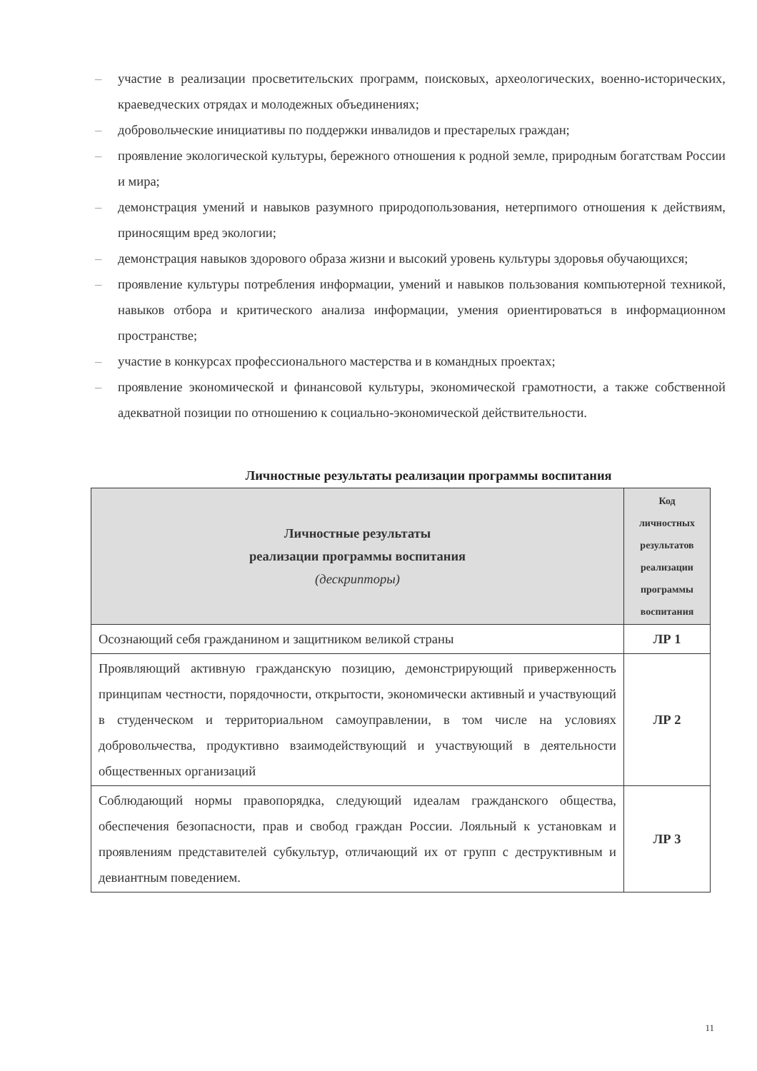– участие в реализации просветительских программ, поисковых, археологических, военно-исторических, краеведческих отрядах и молодежных объединениях;
– добровольческие инициативы по поддержки инвалидов и престарелых граждан;
– проявление экологической культуры, бережного отношения к родной земле, природным богатствам России и мира;
– демонстрация умений и навыков разумного природопользования, нетерпимого отношения к действиям, приносящим вред экологии;
– демонстрация навыков здорового образа жизни и высокий уровень культуры здоровья обучающихся;
– проявление культуры потребления информации, умений и навыков пользования компьютерной техникой, навыков отбора и критического анализа информации, умения ориентироваться в информационном пространстве;
– участие в конкурсах профессионального мастерства и в командных проектах;
– проявление экономической и финансовой культуры, экономической грамотности, а также собственной адекватной позиции по отношению к социально-экономической действительности.
Личностные результаты реализации программы воспитания
| Личностные результаты реализации программы воспитания (дескрипторы) | Код личностных результатов реализации программы воспитания |
| --- | --- |
| Осознающий себя гражданином и защитником великой страны | ЛР 1 |
| Проявляющий активную гражданскую позицию, демонстрирующий приверженность принципам честности, порядочности, открытости, экономически активный и участвующий в студенческом и территориальном самоуправлении, в том числе на условиях добровольчества, продуктивно взаимодействующий и участвующий в деятельности общественных организаций | ЛР 2 |
| Соблюдающий нормы правопорядка, следующий идеалам гражданского общества, обеспечения безопасности, прав и свобод граждан России. Лояльный к установкам и проявлениям представителей субкультур, отличающий их от групп с деструктивным и девиантным поведением. | ЛР 3 |
11